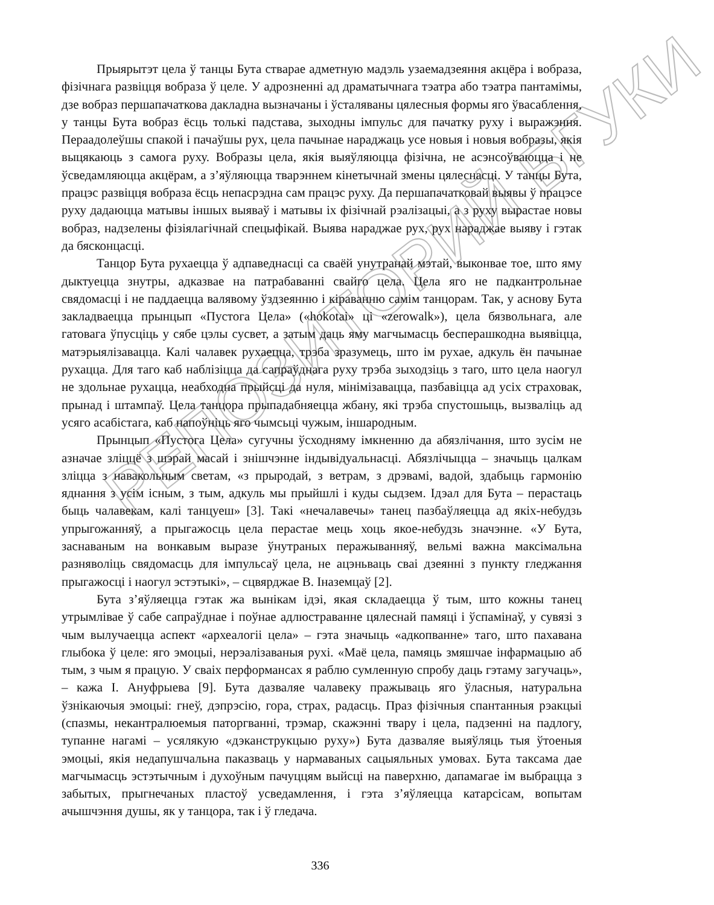РЕПОЗИТОРИЙ БГУКИ
Прыярытэт цела ў танцы Бута стварае адметную мадэль узаемадзеяння акцёра і вобраза, фізічнага развіцця вобраза ў целе. У адрозненні ад драматычнага тэатра або тэатра пантамімы, дзе вобраз першапачаткова дакладна вызначаны і ўсталяваны цялесныя формы яго ўвасаблення, у танцы Бута вобраз ёсць толькі падстава, зыходны імпульс для пачатку руху і выражэння. Пераадолеўшы спакой і пачаўшы рух, цела пачынае нараджаць усе новыя і новыя вобразы, якія выцякаюць з самога руху. Вобразы цела, якія выяўляюцца фізічна, не асэнсоўваюцца і не ўсведамляюцца акцёрам, а з’яўляюцца тварэннем кінетычнай змены цялеснасці. У танцы Бута, працэс развіцця вобраза ёсць непасрэдна сам працэс руху. Да першапачатковай выявы ў працэсе руху дадаюцца матывы іншых выяваў і матывы іх фізічнай рэалізацыі, а з руху вырастае новы вобраз, надзелены фізіялагічнай спецыфікай. Выява нараджае рух, рух нараджае выяву і гэтак да бясконцасці.
Танцор Бута рухаецца ў адпаведнасці са сваёй унутранай мэтай, выконвае тое, што яму дыктуецца знутры, адказвае на патрабаванні свайго цела. Цела яго не падкантрольнае свядомасці і не паддаецца валявому ўздзеянню і кіраванню самім танцорам. Так, у аснову Бута закладваецца прынцып «Пустога Цела» («hokotai» ці «zerowalk»), цела бязвольнага, але гатовага ўпусціць у сябе цэлы сусвет, а затым даць яму магчымасць бесперашкодна выявіцца, матэрыялізавацца. Калі чалавек рухаецца, трэба зразумець, што ім рухае, адкуль ён пачынае рухацца. Для таго каб наблізіцца да сапраўднага руху трэба зыходзіць з таго, што цела наогул не здольнае рухацца, неабходна прыйсці да нуля, мінімізавацца, пазбавіцца ад усіх страховак, прынад і штампаў. Цела танцора прыпадабняецца жбану, які трэба спустошыць, вызваліць ад усяго асабістага, каб напоўніць яго чымсьці чужым, іншародным.
Прынцып «Пустога Цела» сугучны ўсходняму імкненню да абязлічання, што зусім не азначае зліццё з шэрай масай і знішчэнне індывідуальнасці. Абязлічыцца – значыць цалкам зліцца з навакольным светам, «з прыродай, з ветрам, з дрэвамі, вадой, здабыць гармонію яднання з усім існым, з тым, адкуль мы прыйшлі і куды сыдзем. Ідэал для Бута – перастаць быць чалавекам, калі танцуеш» [3]. Такі «нечалавечы» танец пазбаўляецца ад якіх-небудзь упрыгожанняў, а прыгажосць цела перастае мець хоць якое-небудзь значэнне. «У Бута, заснаваным на вонкавым выразе ўнутраных перажыванняў, вельмі важна максімальна разняволіць свядомасць для імпульсаў цела, не ацэньваць сваі дзеянні з пункту гледжання прыгажосці і наогул эстэтыкі», – сцвярджае В. Іназемцаў [2].
Бута з’яўляецца гэтак жа вынікам ідэі, якая складаецца ў тым, што кожны танец утрымлівае ў сабе сапраўднае і поўнае адлюстраванне цялеснай памяці і ўспамінаў, у сувязі з чым вылучаецца аспект «археалогіі цела» – гэта значыць «адкопванне» таго, што пахавана глыбока ў целе: яго эмоцыі, нерэалізаваныя рухі. «Маё цела, памяць змяшчае інфармацыю аб тым, з чым я працую. У сваіх перформансах я раблю сумленную спробу даць гэтаму загучаць», – кажа І. Ануфрыева [9]. Бута дазваляе чалавеку пражываць яго ўласныя, натуральна ўзнікаючыя эмоцыі: гнеў, дэпрэсію, гора, страх, радасць. Праз фізічныя спантанныя рэакцыі (спазмы, некантралюемыя паторгванні, трэмар, скажэнні твару і цела, падзенні на падлогу, тупанне нагамі – усялякую «дэканструкцыю руху») Бута дазваляе выяўляць тыя ўтоеныя эмоцыі, якія недапушчальна паказваць у нармаваных сацыяльных умовах. Бута таксама дае магчымасць эстэтычным і духоўным пачуццям выйсці на паверхню, дапамагае ім выбрацца з забытых, прыгнечаных пластоў усведамлення, і гэта з’яўляецца катарсісам, вопытам ачышчэння душы, як у танцора, так і ў гледача.
336